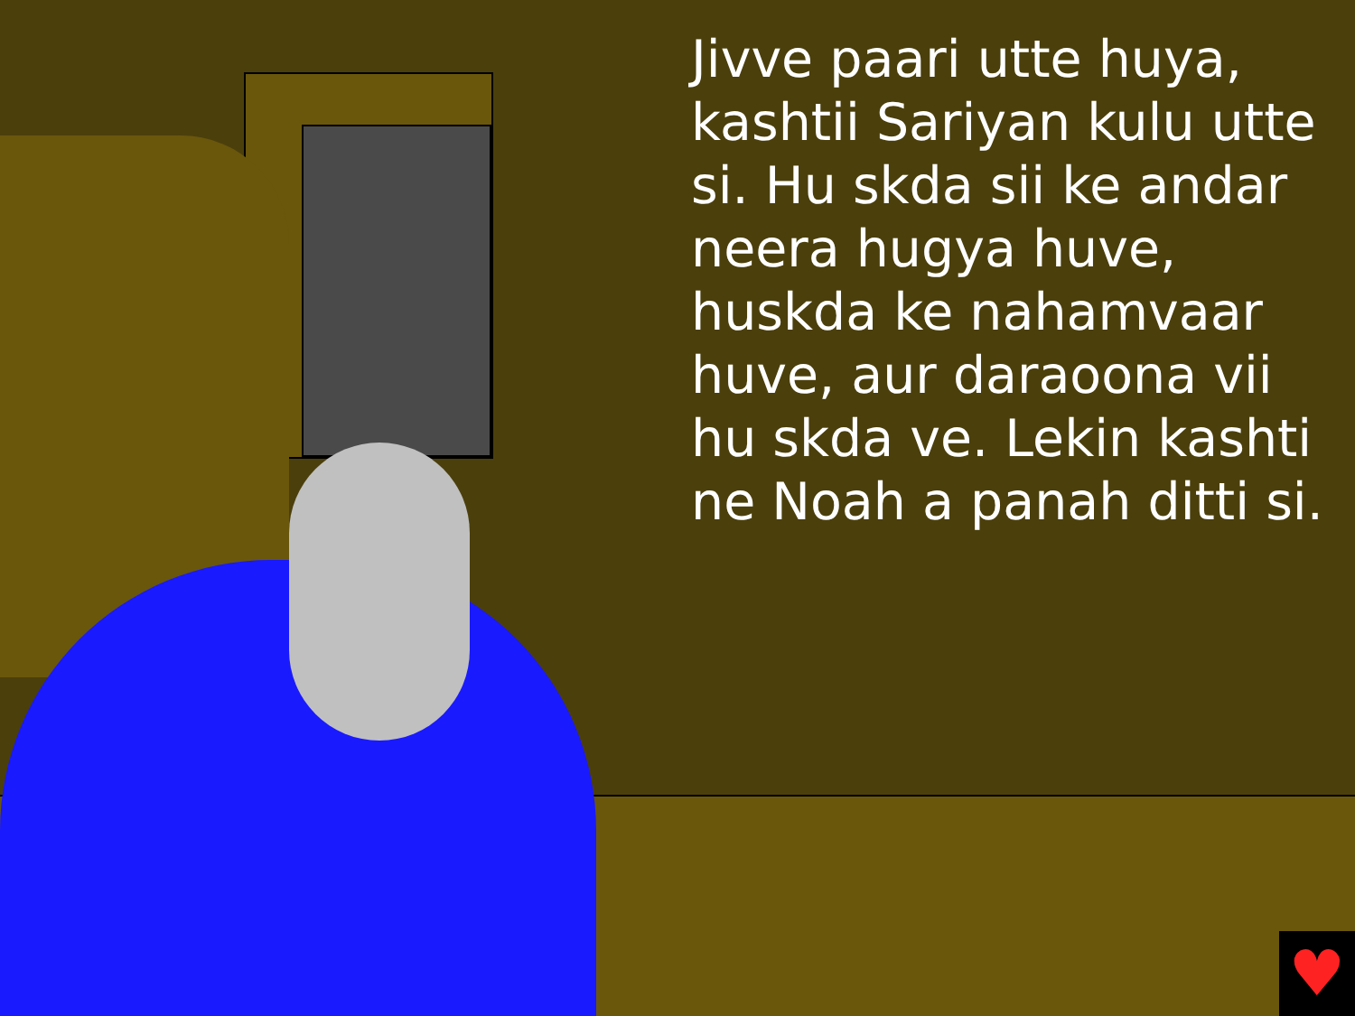Jivve paari utte huya, kashtii Sariyan kulu utte si. Hu skda sii ke andar neera hugya huve, huskda ke nahamvaar huve, aur daraoona vii hu skda ve. Lekin kashti ne Noah a panah ditti si.
♥